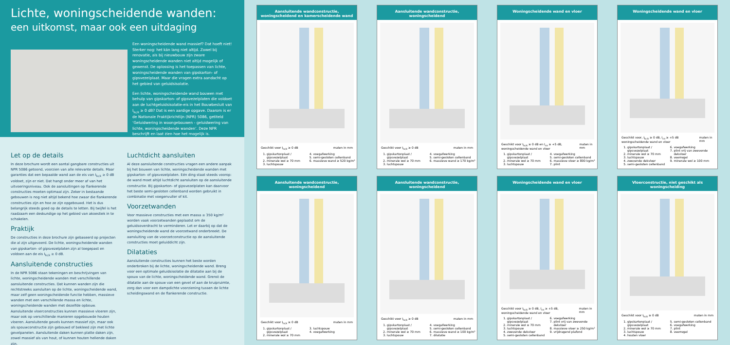Lichte, woningscheidende wanden:
een uitkomst, maar ook een uitdaging
Een woningscheidende wand massief? Dat hoeft niet! Sterker nog: het kán lang niet altijd. Zowel bij renovatie, als bij nieuwbouw zijn zware woningscheidende wanden niet altijd mogelijk of gewenst. De oplossing is het toepassen van lichte, woningscheidende wanden van gipskarton- of gipsvezelplaat. Maar die vragen extra aandacht op het gebied van geluidsisolatie.
Een lichte, woningscheidende wand bouwen met behulp van gipskarton- of gipsvezelplaten die voldoet aan de luchtgeluidsisolatie-eis in het Bouwbesluit van I<sub>lu;k</sub> ≥ 0 dB? Dat is een aardige opgave. Daarom is er de Nationale Praktijkrichtlijn (NPR) 5086, getiteld ‘Geluidwering in woongebouwen - geluidwering van lichte, woningscheidende wanden’. Deze NPR beschrijft en laat zien hoe het mogelijk is.
Let op de details
In deze brochure wordt een aantal gangbare constructies uit NPR 5086 getoond, voorzien van alle relevante details. Maar garanties dat een bepaalde wand aan de eis van I<sub>lu;k</sub> ≥ 0 dB voldoet, zijn er niet. Dat hangt onder meer af van het uitvoeringsniveau. Ook de aansluitingen op flankerende constructies moeten optimaal zijn. Zeker in bestaande gebouwen is nog niet altijd bekend hoe zwaar die flankerende constructies zijn en hoe ze zijn opgebouwd. Het is dus belangrijk steeds goed op de details te letten. Bij twijfel is het raadzaam een deskundige op het gebied van akoestiek in te schakelen.
Praktijk
De constructies in deze brochure zijn gebaseerd op projecten die al zijn uitgevoerd. De lichte, woningscheidende wanden van gipskarton- of gipsvezelplaten zijn al toegepast en voldoen aan de eis I<sub>lu;k</sub> ≥ 0 dB.
Aansluitende constructies
In de NPR 5086 staan tekeningen en beschrijvingen van lichte, woningscheidende wanden met verschillende aansluitende constructies. Dat kunnen wanden zijn die rechtstreeks aansluiten op de lichte, woningscheidende wand, maar zelf geen woningscheidende functie hebben, massieve wanden met een verschillende massa en lichte, woningscheidende wanden met dezelfde opbouw. Aansluitende vloerconstructies kunnen massieve vloeren zijn, maar ook op verschillende manieren opgebouwde houten vloeren. Aansluitende gevels kunnen massief zijn, maar ook als spouwconstructie zijn gebouwd of bekleed zijn met lichte gevelpanelen. Aansluitende daken kunnen platte daken zijn, zowel massief als van hout, of kunnen houten hellende daken zijn.
Luchtdicht aansluiten
Al deze aansluitende constructies vragen een andere aanpak bij het bouwen van lichte, woningscheidende wanden met gipskarton- of gipsvezelplaten. Eén ding staat steeds voorop: de wand moet altijd luchtdicht aansluiten op de aansluitende constructie. Bij gipskarton- of gipsvezelplaten kan daarvoor het beste semi-gesloten cellenband worden gebruikt in combinatie met voegenvuller of kit.
Voorzetwanden
Voor massieve constructies met een massa ≤ 350 kg/m² worden vaak voorzetwanden geplaatst om de geluidsoverdracht te verminderen. Let er daarbij op dat de woningscheidende wand de voorzetwand onderbreekt. De aansluiting van de voorzetconstructie op de aansluitende constructies moet geluiddicht zijn.
Dilataties
Aansluitende constructies kunnen het beste worden onderbroken bij de lichte, woningscheidende wand. Breng voor een optimale geluidsisolatie de dilatatie aan bij de spouw van de lichte, woningscheidende wand. Grenst de dilatatie aan de spouw van een gevel of aan de kruipruimte, zorg dan voor een dampdichte voorziening tussen de lichte scheidingswand en de flankerende constructie.
Aansluitende wandconstructie, woningscheidend en kamerscheidende wand
Geschikt voor I<sub>lu;k</sub> ≥ 0 dB maten in mm
1. gipskartonplaat / gipsvezelplaat
2. minerale wol ≥ 70 mm
3. luchtspouw
4. voegafwerking
5. semi-gesloten cellenband
6. massieve wand ≥ 520 kg/m²
Aansluitende wandconstructie, woningscheidend
Geschikt voor I<sub>lu;k</sub> ≥ 0 dB maten in mm
1. gipskartonplaat / gipsvezelplaat
2. minerale wol ≥ 70 mm
3. luchtspouw
4. voegafwerking
5. semi-gesloten cellenband
6. massieve wand ≥ 170 kg/m²
Woningscheidende wand en vloer
Geschikt voor I<sub>lu;k</sub> ≥ 0 dB en I<sub>co</sub> ≥ +5 dB, woningscheidende wand en vloer maten in mm
1. gipskartonplaat / gipsvezelplaat
2. minerale wol ≥ 70 mm
3. luchtspouw
4. voegafwerking
5. semi-gesloten cellenband
6. massieve vloer ≥ 800 kg/m²
7. plint
Woningscheidende wand en vloer
Geschikt voor, I<sub>lu;k</sub> ≥ 0 dB, I<sub>co</sub> ≥ +5 dB woningscheidende wand en vloer maten in mm
1. gipskartonplaat / gipsvezelplaat
2. minerale wol ≥ 70 mm
3. luchtspouw
4. zwevende dekvloer
5. semi-gesloten cellenband
6. voegafwerking
7. plint vrij van zwevende dekvloer
8. veerregel
9. minerale wol ≥ 100 mm
Aansluitende wandconstructie, woningscheidend
Geschikt voor I<sub>lu;k</sub> ≥ 0 dB maten in mm
1. gipskartonplaat / gipsvezelplaat
2. minerale wol ≥ 70 mm
3. luchtspouw
4. voegafwerking
Aansluitende wandconstructie, woningscheidend
Geschikt voor I<sub>lu;k</sub> ≥ 0 dB maten in mm
1. gipskartonplaat / gipsvezelplaat
2. minerale wol ≥ 70 mm
3. luchtspouw
4. voegafwerking
5. semi-gesloten cellenband
6. massieve wand ≥ 100 kg/m²
7. dilatatie
Woningscheidende wand en vloer
Geschikt voor I<sub>lu;k</sub> ≥ 0 dB, I<sub>co</sub> ≥ +5 dB, woningscheidende wand en vloer maten in mm
1. gipskartonplaat / gipsvezelplaat
2. minerale wol ≥ 70 mm
3. luchtspouw
4. zwevende dekvloer
5. semi-gesloten cellenband
6. voegafwerking
7. plint vrij van zwevende dekvloer
8. massieve vloer ≥ 250 kg/m²
9. vrijdragend plafond
Vloerconstructie, niet geschikt als woningscheiding
Geschikt voor I<sub>lu;k</sub> ≥ 0 dB maten in mm
1. gipskartonplaat / gipsvezelplaat
2. minerale wol ≥ 70 mm
3. luchtspouw
4. houten vloer
5. semi-gesloten cellenband
6. voegafwerking
7. plint
8. veerregel